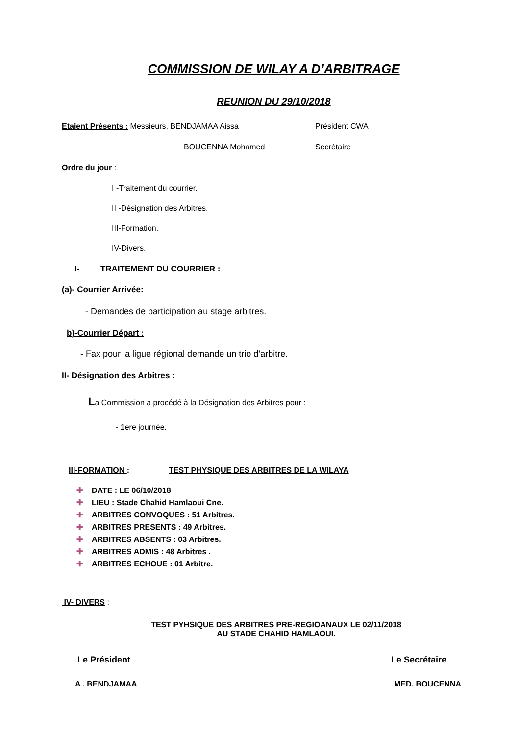COMMISSION DE WILAY A D’ARBITRAGE
REUNION DU 29/10/2018
Etaient Présents : Messieurs, BENDJAMAA Aissa Président CWA
BOUCENNA Mohamed Secrétaire
Ordre du jour :
I -Traitement du courrier.
II -Désignation des Arbitres.
III-Formation.
IV-Divers.
I- TRAITEMENT DU COURRIER :
(a)- Courrier Arrivée:
- Demandes de participation au stage arbitres.
b)-Courrier Départ :
- Fax pour la ligue régional demande un trio d’arbitre.
II- Désignation des Arbitres :
La Commission a procédé à la Désignation des Arbitres pour :
- 1ere journée.
III-FORMATION : TEST PHYSIQUE DES ARBITRES DE LA WILAYA
✚ DATE : LE 06/10/2018
✚ LIEU : Stade Chahid Hamlaoui Cne.
✚ ARBITRES CONVOQUES : 51 Arbitres.
✚ ARBITRES PRESENTS : 49 Arbitres.
✚ ARBITRES ABSENTS : 03 Arbitres.
✚ ARBITRES ADMIS : 48 Arbitres .
✚ ARBITRES ECHOUE : 01 Arbitre.
IV- DIVERS :
TEST PYHSIQUE DES ARBITRES PRE-REGIOANAUX LE 02/11/2018
AU STADE CHAHID HAMLAOUI.
Le Président Le Secrétaire
A . BENDJAMAA MED. BOUCENNA